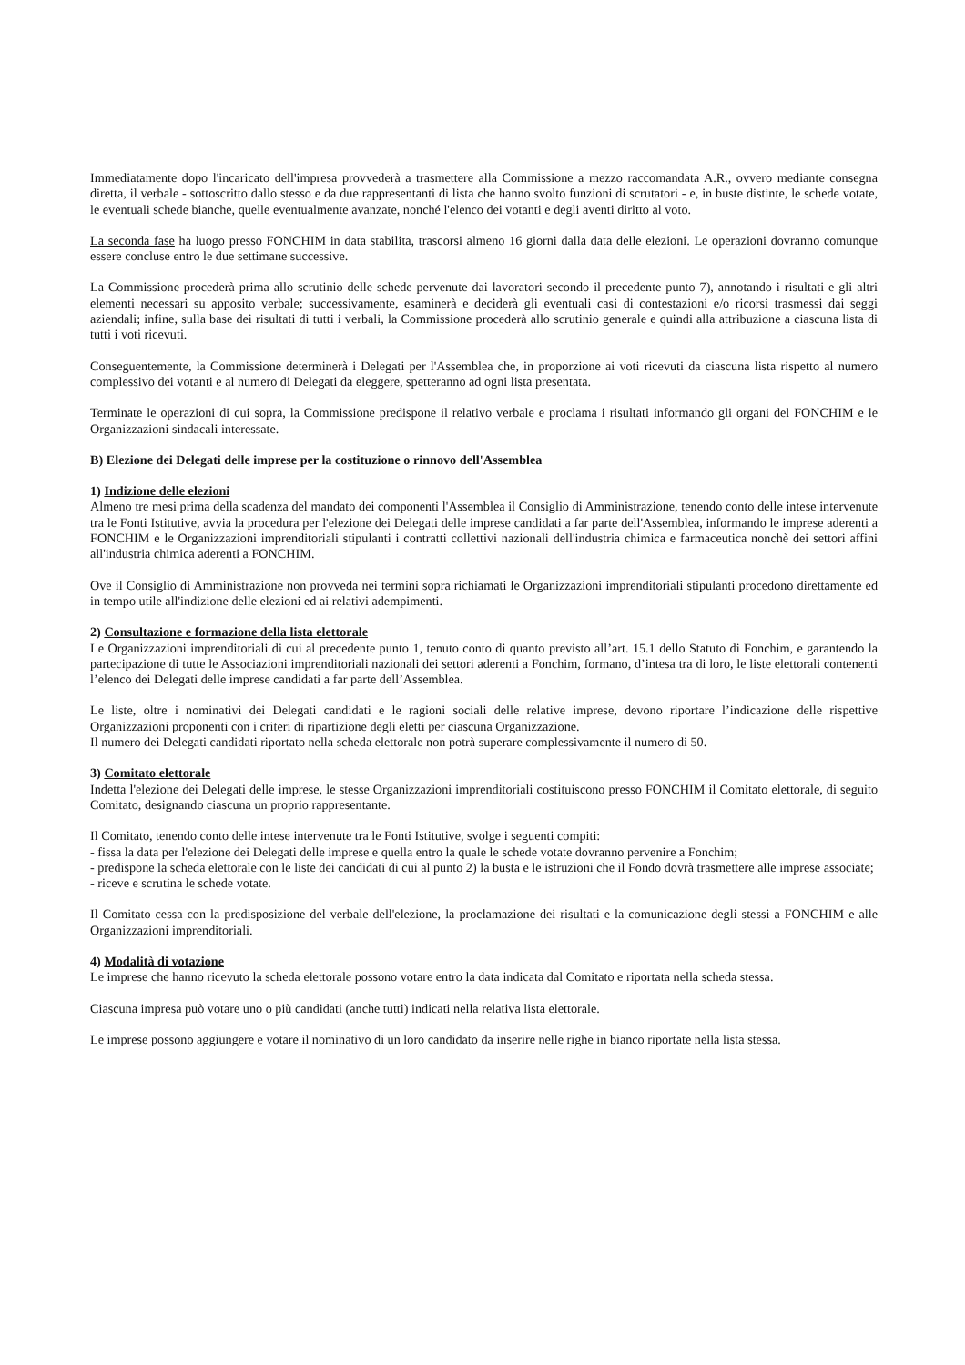Immediatamente dopo l'incaricato dell'impresa provvederà a trasmettere alla Commissione a mezzo raccomandata A.R., ovvero mediante consegna diretta, il verbale - sottoscritto dallo stesso e da due rappresentanti di lista che hanno svolto funzioni di scrutatori - e, in buste distinte, le schede votate, le eventuali schede bianche, quelle eventualmente avanzate, nonché l'elenco dei votanti e degli aventi diritto al voto.
La seconda fase ha luogo presso FONCHIM in data stabilita, trascorsi almeno 16 giorni dalla data delle elezioni. Le operazioni dovranno comunque essere concluse entro le due settimane successive.
La Commissione procederà prima allo scrutinio delle schede pervenute dai lavoratori secondo il precedente punto 7), annotando i risultati e gli altri elementi necessari su apposito verbale; successivamente, esaminerà e deciderà gli eventuali casi di contestazioni e/o ricorsi trasmessi dai seggi aziendali; infine, sulla base dei risultati di tutti i verbali, la Commissione procederà allo scrutinio generale e quindi alla attribuzione a ciascuna lista di tutti i voti ricevuti.
Conseguentemente, la Commissione determinerà i Delegati per l'Assemblea che, in proporzione ai voti ricevuti da ciascuna lista rispetto al numero complessivo dei votanti e al numero di Delegati da eleggere, spetteranno ad ogni lista presentata.
Terminate le operazioni di cui sopra, la Commissione predispone il relativo verbale e proclama i risultati informando gli organi del FONCHIM e le Organizzazioni sindacali interessate.
B) Elezione dei Delegati delle imprese per la costituzione o rinnovo dell'Assemblea
1) Indizione delle elezioni
Almeno tre mesi prima della scadenza del mandato dei componenti l'Assemblea il Consiglio di Amministrazione, tenendo conto delle intese intervenute tra le Fonti Istitutive, avvia la procedura per l'elezione dei Delegati delle imprese candidati a far parte dell'Assemblea, informando le imprese aderenti a FONCHIM e le Organizzazioni imprenditoriali stipulanti i contratti collettivi nazionali dell'industria chimica e farmaceutica nonchè dei settori affini all'industria chimica aderenti a FONCHIM.
Ove il Consiglio di Amministrazione non provveda nei termini sopra richiamati le Organizzazioni imprenditoriali stipulanti procedono direttamente ed in tempo utile all'indizione delle elezioni ed ai relativi adempimenti.
2) Consultazione e formazione della lista elettorale
Le Organizzazioni imprenditoriali di cui al precedente punto 1, tenuto conto di quanto previsto all’art. 15.1 dello Statuto di Fonchim, e garantendo la partecipazione di tutte le Associazioni imprenditoriali nazionali dei settori aderenti a Fonchim, formano, d’intesa tra di loro, le liste elettorali contenenti l’elenco dei Delegati delle imprese candidati a far parte dell’Assemblea.
Le liste, oltre i nominativi dei Delegati candidati e le ragioni sociali delle relative imprese, devono riportare l’indicazione delle rispettive Organizzazioni proponenti con i criteri di ripartizione degli eletti per ciascuna Organizzazione.
Il numero dei Delegati candidati riportato nella scheda elettorale non potrà superare complessivamente il numero di 50.
3) Comitato elettorale
Indetta l'elezione dei Delegati delle imprese, le stesse Organizzazioni imprenditoriali costituiscono presso FONCHIM il Comitato elettorale, di seguito Comitato, designando ciascuna un proprio rappresentante.
Il Comitato, tenendo conto delle intese intervenute tra le Fonti Istitutive, svolge i seguenti compiti:
- fissa la data per l'elezione dei Delegati delle imprese e quella entro la quale le schede votate dovranno pervenire a Fonchim;
- predispone la scheda elettorale con le liste dei candidati di cui al punto 2) la busta e le istruzioni che il Fondo dovrà trasmettere alle imprese associate;
- riceve e scrutina le schede votate.
Il Comitato cessa con la predisposizione del verbale dell'elezione, la proclamazione dei risultati e la comunicazione degli stessi a FONCHIM e alle Organizzazioni imprenditoriali.
4) Modalità di votazione
Le imprese che hanno ricevuto la scheda elettorale possono votare entro la data indicata dal Comitato e riportata nella scheda stessa.
Ciascuna impresa può votare uno o più candidati (anche tutti) indicati nella relativa lista elettorale.
Le imprese possono aggiungere e votare il nominativo di un loro candidato da inserire nelle righe in bianco riportate nella lista stessa.